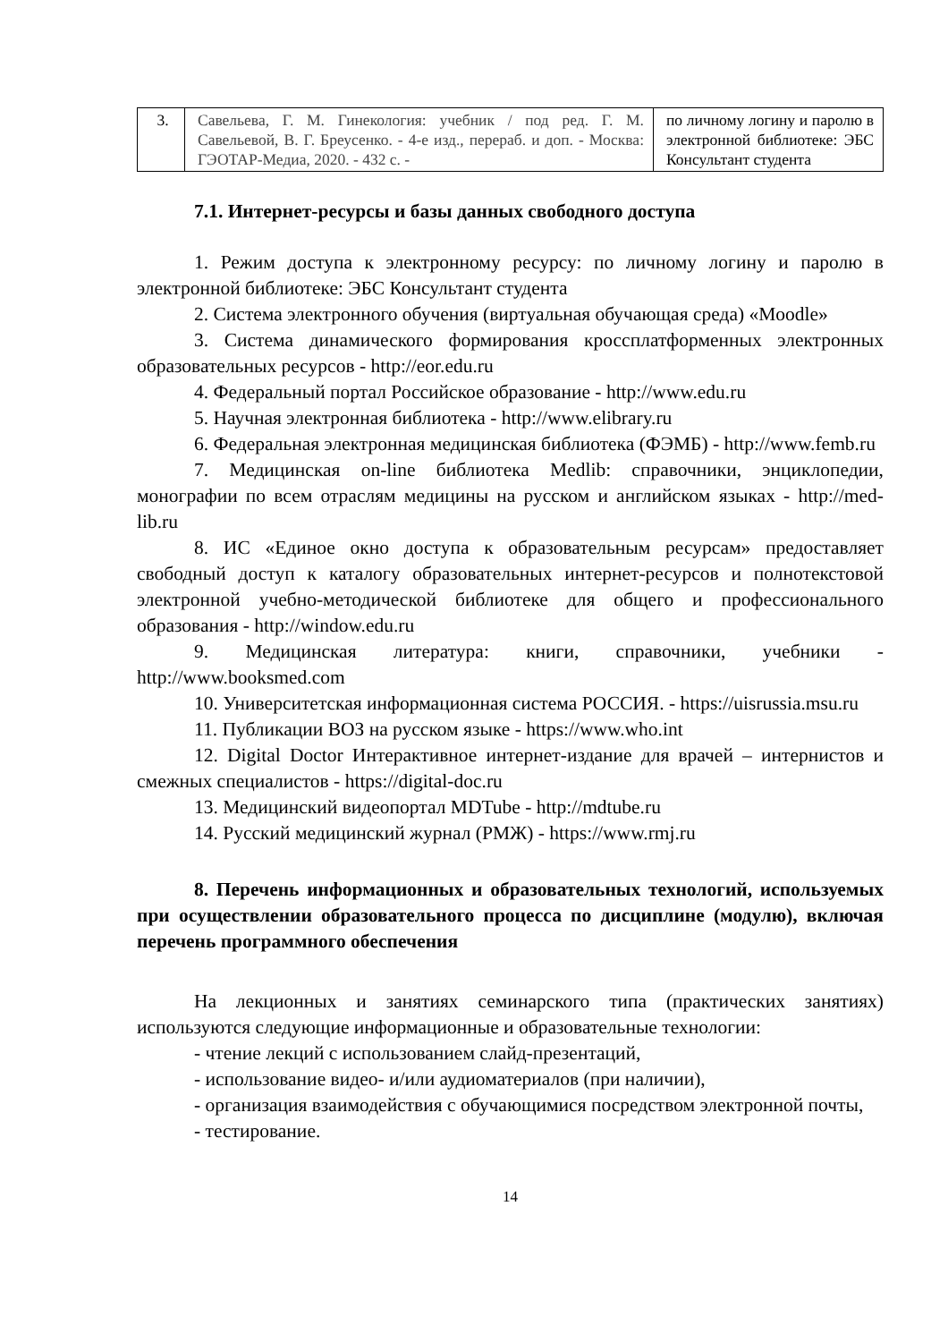| 3. | Савельева, Г. М. Гинекология: учебник / под ред. Г. М. Савельевой, В. Г. Бреусенко. - 4-е изд., перераб. и доп. - Москва: ГЭОТАР-Медиа, 2020. - 432 с. - | по личному логину и паролю в электронной библиотеке: ЭБС Консультант студента |
7.1. Интернет-ресурсы и базы данных свободного доступа
1. Режим доступа к электронному ресурсу: по личному логину и паролю в электронной библиотеке: ЭБС Консультант студента
2. Система электронного обучения (виртуальная обучающая среда) «Moodle»
3. Система динамического формирования кроссплатформенных электронных образовательных ресурсов - http://eor.edu.ru
4. Федеральный портал Российское образование - http://www.edu.ru
5. Научная электронная библиотека - http://www.elibrary.ru
6. Федеральная электронная медицинская библиотека (ФЭМБ) - http://www.femb.ru
7. Медицинская on-line библиотека Medlib: справочники, энциклопедии, монографии по всем отраслям медицины на русском и английском языках - http://med-lib.ru
8. ИС «Единое окно доступа к образовательным ресурсам» предоставляет свободный доступ к каталогу образовательных интернет-ресурсов и полнотекстовой электронной учебно-методической библиотеке для общего и профессионального образования - http://window.edu.ru
9. Медицинская литература: книги, справочники, учебники - http://www.booksmed.com
10. Университетская информационная система РОССИЯ. - https://uisrussia.msu.ru
11. Публикации ВОЗ на русском языке - https://www.who.int
12. Digital Doctor Интерактивное интернет-издание для врачей – интернистов и смежных специалистов - https://digital-doc.ru
13. Медицинский видеопортал MDTube - http://mdtube.ru
14. Русский медицинский журнал (РМЖ) - https://www.rmj.ru
8. Перечень информационных и образовательных технологий, используемых при осуществлении образовательного процесса по дисциплине (модулю), включая перечень программного обеспечения
На лекционных и занятиях семинарского типа (практических занятиях) используются следующие информационные и образовательные технологии:
- чтение лекций с использованием слайд-презентаций,
- использование видео- и/или аудиоматериалов (при наличии),
- организация взаимодействия с обучающимися посредством электронной почты,
- тестирование.
14